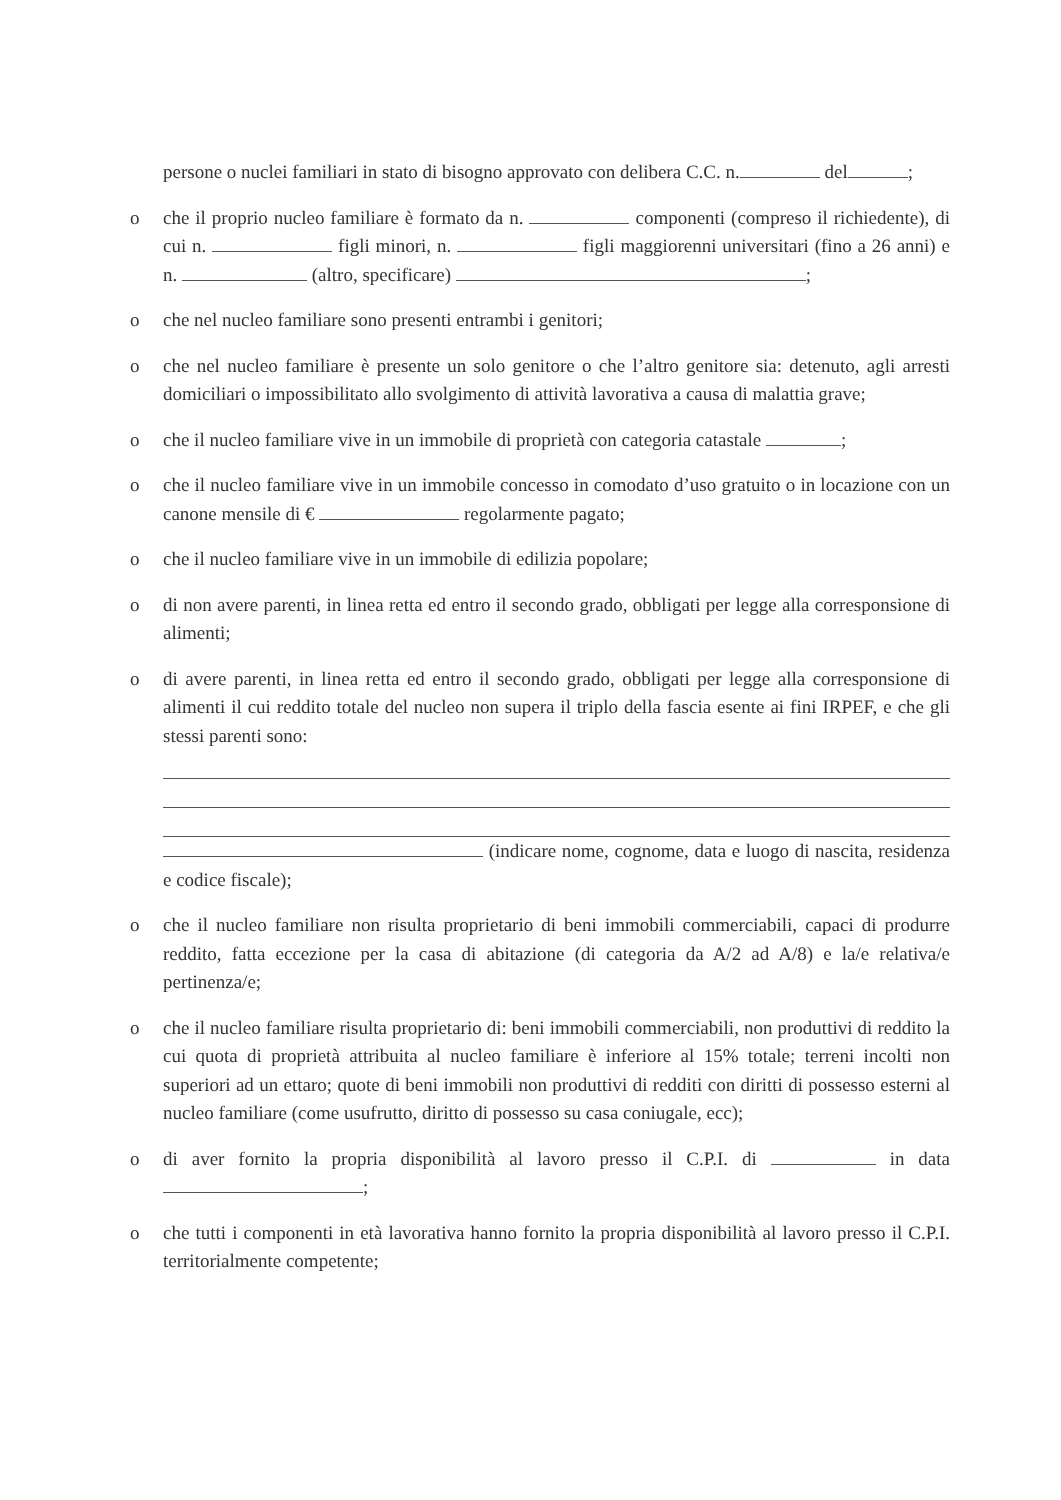persone o nuclei familiari in stato di bisogno approvato con delibera C.C. n. del ;
o che il proprio nucleo familiare è formato da n. componenti (compreso il richiedente), di cui n. figli minori, n. figli maggiorenni universitari (fino a 26 anni) e n. (altro, specificare) ;
o che nel nucleo familiare sono presenti entrambi i genitori;
o che nel nucleo familiare è presente un solo genitore o che l’altro genitore sia: detenuto, agli arresti domiciliari o impossibilitato allo svolgimento di attività lavorativa a causa di malattia grave;
o che il nucleo familiare vive in un immobile di proprietà con categoria catastale ;
o che il nucleo familiare vive in un immobile concesso in comodato d’uso gratuito o in locazione con un canone mensile di € regolarmente pagato;
o che il nucleo familiare vive in un immobile di edilizia popolare;
o di non avere parenti, in linea retta ed entro il secondo grado, obbligati per legge alla corresponsione di alimenti;
o di avere parenti, in linea retta ed entro il secondo grado, obbligati per legge alla corresponsione di alimenti il cui reddito totale del nucleo non supera il triplo della fascia esente ai fini IRPEF, e che gli stessi parenti sono:
(indicare nome, cognome, data e luogo di nascita, residenza e codice fiscale);
o che il nucleo familiare non risulta proprietario di beni immobili commerciabili, capaci di produrre reddito, fatta eccezione per la casa di abitazione (di categoria da A/2 ad A/8) e la/e relativa/e pertinenza/e;
o che il nucleo familiare risulta proprietario di: beni immobili commerciabili, non produttivi di reddito la cui quota di proprietà attribuita al nucleo familiare è inferiore al 15% totale; terreni incolti non superiori ad un ettaro; quote di beni immobili non produttivi di redditi con diritti di possesso esterni al nucleo familiare (come usufrutto, diritto di possesso su casa coniugale, ecc);
o di aver fornito la propria disponibilità al lavoro presso il C.P.I. di in data ;
o che tutti i componenti in età lavorativa hanno fornito la propria disponibilità al lavoro presso il C.P.I. territorialmente competente;